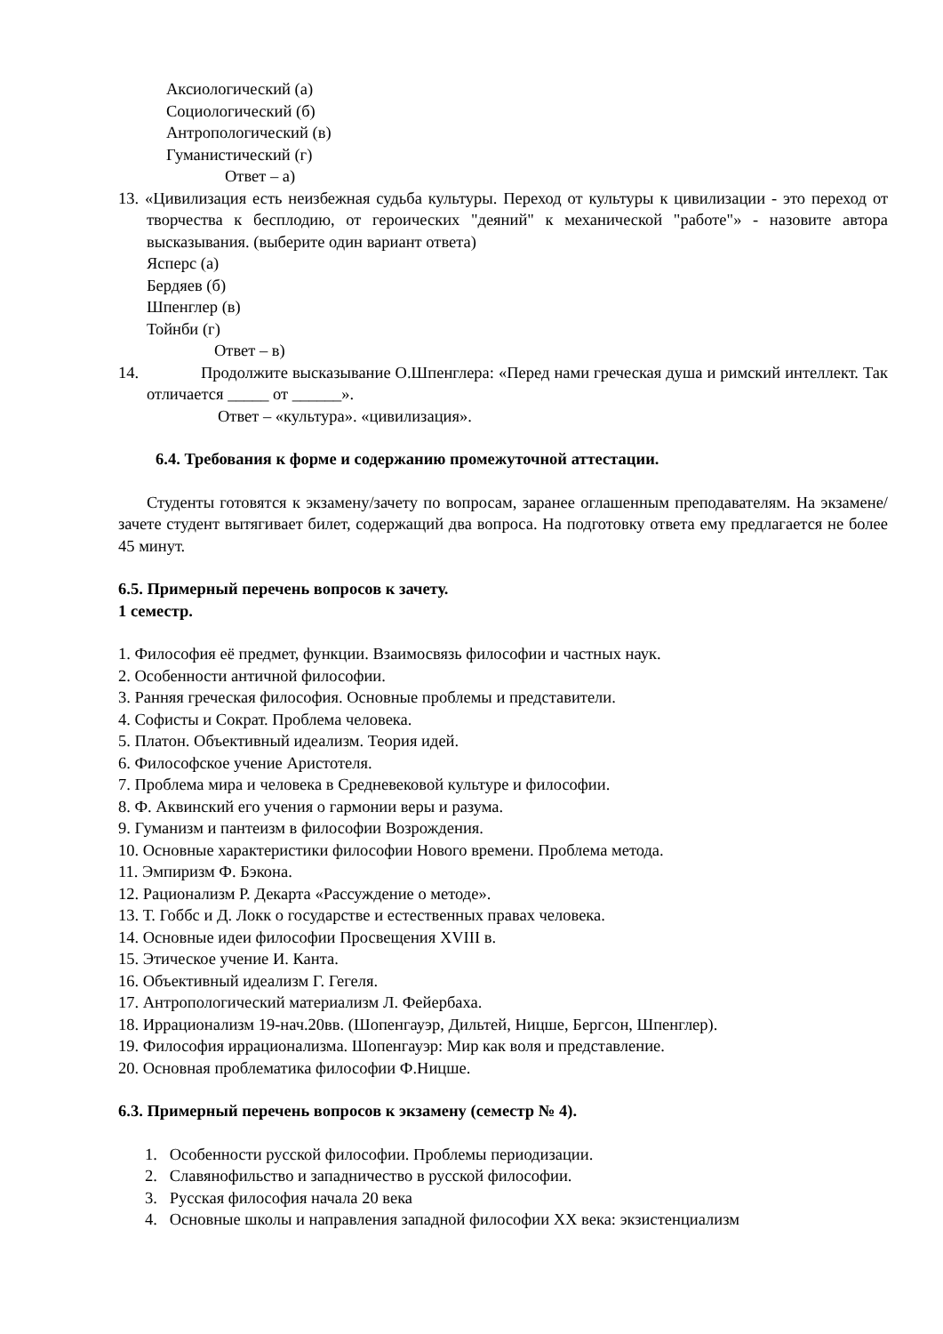Аксиологический (а)
Социологический (б)
Антропологический (в)
Гуманистический (г)
Ответ – а)
13. «Цивилизация есть неизбежная судьба культуры. Переход от культуры к цивилизации - это переход от творчества к бесплодию, от героических "деяний" к механической "работе"» - назовите автора высказывания. (выберите один вариант ответа)
Ясперс (а)
Бердяев (б)
Шпенглер (в)
Тойнби (г)
Ответ – в)
14. Продолжите высказывание О.Шпенглера: «Перед нами греческая душа и римский интеллект. Так отличается _____ от ______».
Ответ – «культура». «цивилизация».
6.4. Требования к форме и содержанию промежуточной аттестации.
Студенты готовятся к экзамену/зачету по вопросам, заранее оглашенным преподавателям. На экзамене/зачете студент вытягивает билет, содержащий два вопроса. На подготовку ответа ему предлагается не более 45 минут.
6.5. Примерный перечень вопросов к зачету.
1 семестр.
1. Философия её предмет, функции. Взаимосвязь философии и частных наук.
2. Особенности античной философии.
3. Ранняя греческая философия. Основные проблемы и представители.
4. Софисты и Сократ. Проблема человека.
5. Платон. Объективный идеализм. Теория идей.
6. Философское учение Аристотеля.
7. Проблема мира и человека в Средневековой культуре и философии.
8. Ф. Аквинский его учения о гармонии веры и разума.
9. Гуманизм и пантеизм в философии Возрождения.
10. Основные характеристики философии Нового времени. Проблема метода.
11. Эмпиризм Ф. Бэкона.
12. Рационализм Р. Декарта «Рассуждение о методе».
13. Т. Гоббс и Д. Локк о государстве и естественных правах человека.
14. Основные идеи философии Просвещения XVIII в.
15. Этическое учение И. Канта.
16. Объективный идеализм Г. Гегеля.
17. Антропологический материализм Л. Фейербаха.
18. Иррационализм 19-нач.20вв. (Шопенгауэр, Дильтей, Ницше, Бергсон, Шпенглер).
19. Философия иррационализма. Шопенгауэр: Мир как воля и представление.
20. Основная проблематика философии Ф.Ницше.
6.3. Примерный перечень вопросов к экзамену (семестр № 4).
1. Особенности русской философии. Проблемы периодизации.
2. Славянофильство и западничество в русской философии.
3. Русская философия начала 20 века
4. Основные школы и направления западной философии XX века: экзистенциализм